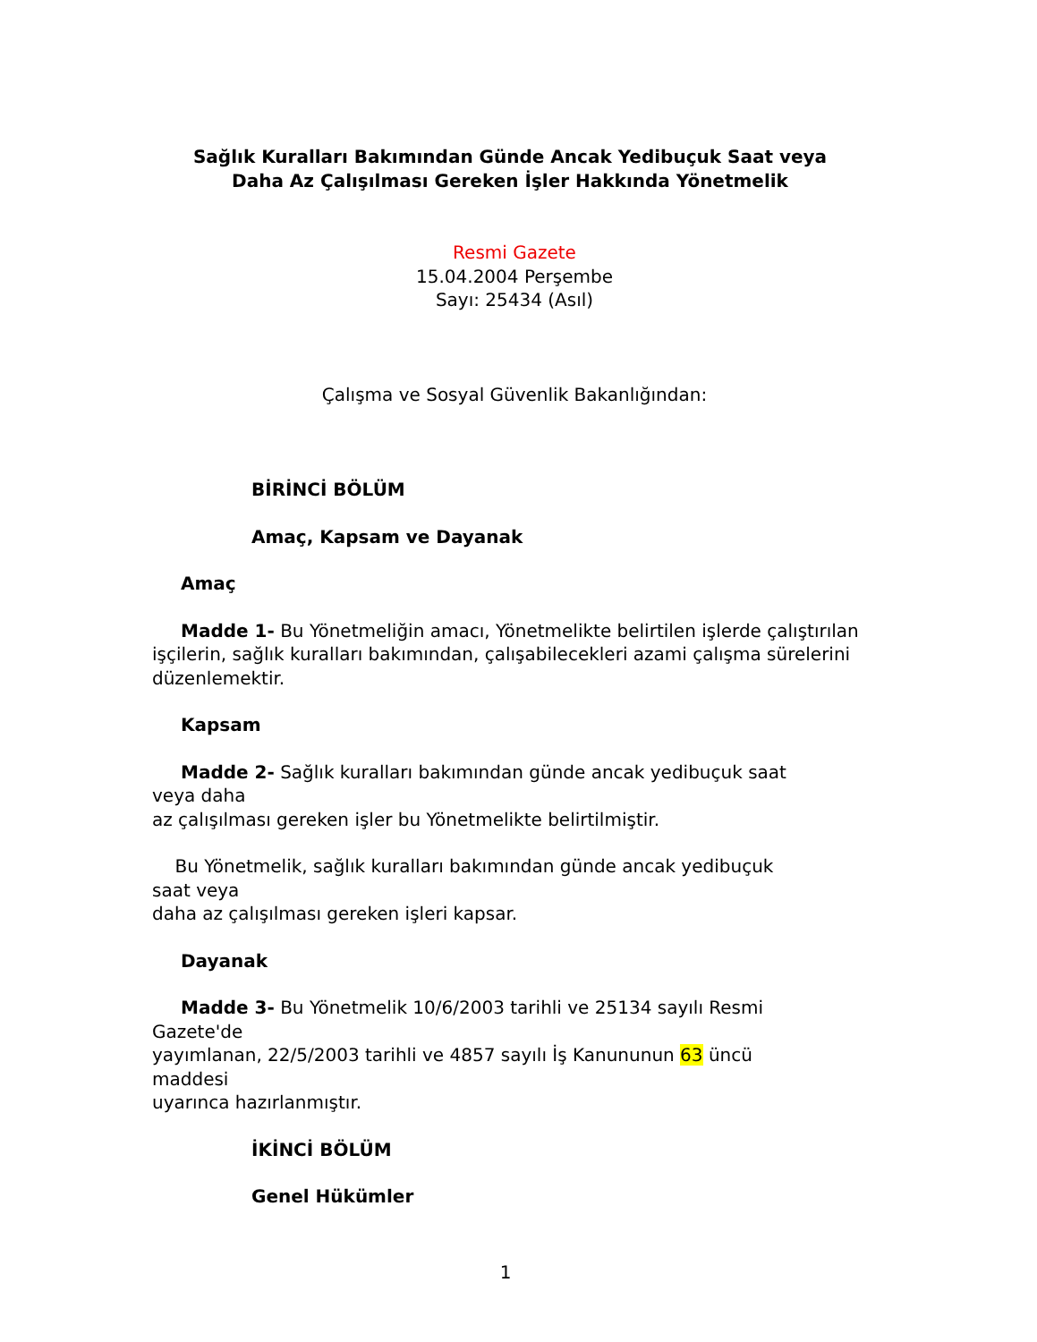Sağlık Kuralları Bakımından Günde Ancak Yedibuçuk Saat veya
Daha Az Çalışılması Gereken İşler Hakkında Yönetmelik
Resmi Gazete
15.04.2004 Perşembe
Sayı: 25434 (Asıl)
Çalışma ve Sosyal Güvenlik Bakanlığından:
BİRİNCİ BÖLÜM
Amaç, Kapsam ve Dayanak
Amaç
Madde 1- Bu Yönetmeliğin amacı, Yönetmelikte belirtilen işlerde çalıştırılan işçilerin, sağlık kuralları bakımından, çalışabilecekleri azami çalışma sürelerini düzenlemektir.
Kapsam
Madde 2- Sağlık kuralları bakımından günde ancak yedibuçuk saat
veya daha
az çalışılması gereken işler bu Yönetmelikte belirtilmiştir.
Bu Yönetmelik, sağlık kuralları bakımından günde ancak yedibuçuk
saat veya
daha az çalışılması gereken işleri kapsar.
Dayanak
Madde 3- Bu Yönetmelik 10/6/2003 tarihli ve 25134 sayılı Resmi
Gazete'de
yayımlanan, 22/5/2003 tarihli ve 4857 sayılı İş Kanununun 63 üncü
maddesi
uyarınca hazırlanmıştır.
İKİNCİ BÖLÜM
Genel Hükümler
1